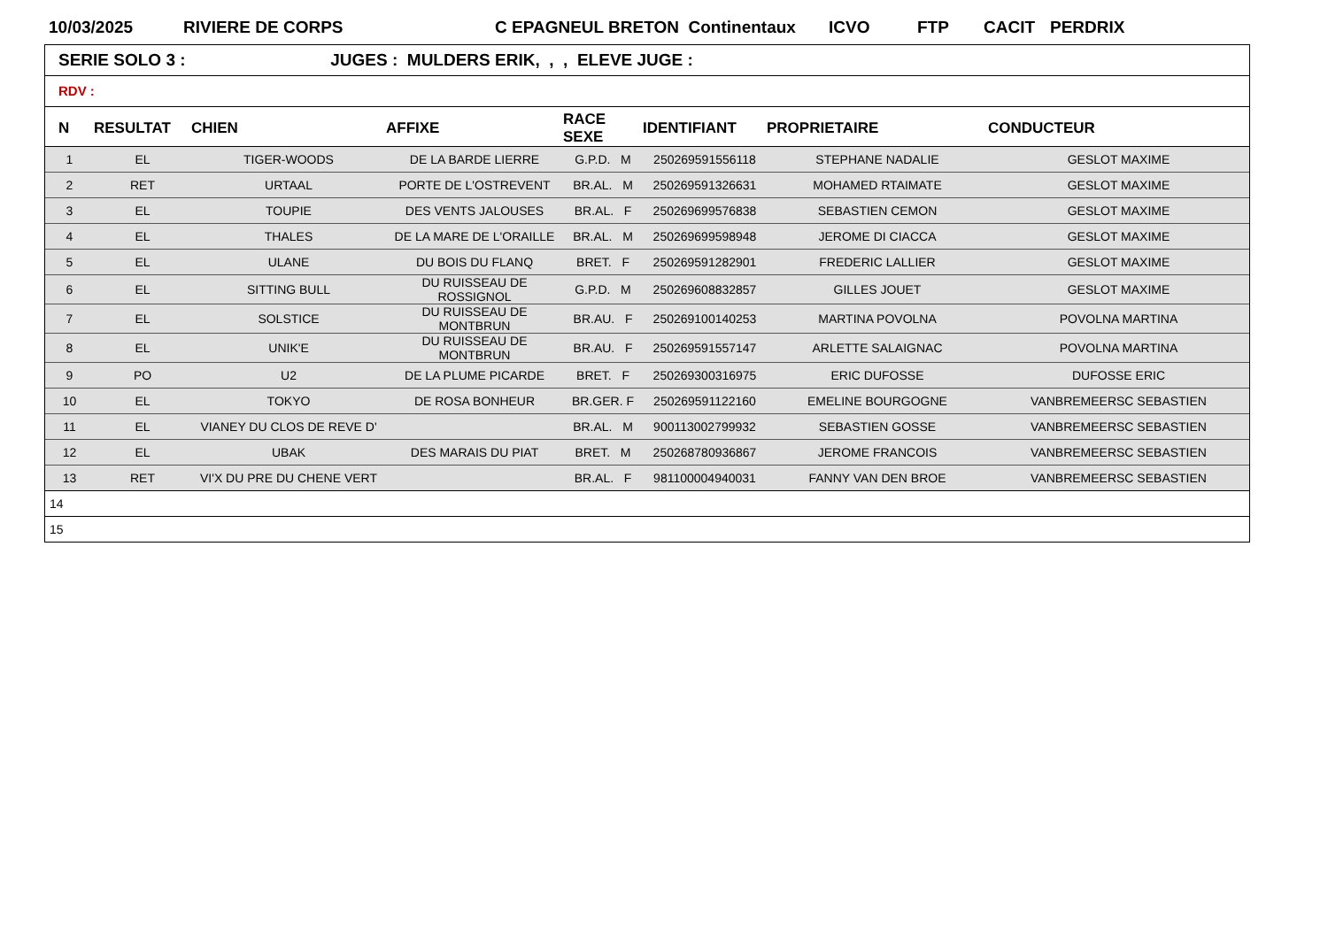10/03/2025 RIVIERE DE CORPS C EPAGNEUL BRETON Continentaux ICVO FTP CACIT PERDRIX
SERIE SOLO 3 : JUGES : MULDERS ERIK, , , ELEVE JUGE :
RDV :
| N | RESULTAT | CHIEN | AFFIXE | RACE SEXE | IDENTIFIANT | PROPRIETAIRE | CONDUCTEUR |
| --- | --- | --- | --- | --- | --- | --- | --- |
| 1 | EL | TIGER-WOODS | DE LA BARDE LIERRE | G.P.D. M | 250269591556118 | STEPHANE NADALIE | GESLOT MAXIME |
| 2 | RET | URTAAL | PORTE DE L'OSTREVENT | BR.AL. M | 250269591326631 | MOHAMED RTAIMATE | GESLOT MAXIME |
| 3 | EL | TOUPIE | DES VENTS JALOUSES | BR.AL. F | 250269699576838 | SEBASTIEN CEMON | GESLOT MAXIME |
| 4 | EL | THALES | DE LA MARE DE L'ORAILLE | BR.AL. M | 250269699598948 | JEROME DI CIACCA | GESLOT MAXIME |
| 5 | EL | ULANE | DU BOIS DU FLANQ | BRET. F | 250269591282901 | FREDERIC LALLIER | GESLOT MAXIME |
| 6 | EL | SITTING BULL | DU RUISSEAU DE ROSSIGNOL | G.P.D. M | 250269608832857 | GILLES JOUET | GESLOT MAXIME |
| 7 | EL | SOLSTICE | DU RUISSEAU DE MONTBRUN | BR.AU. F | 250269100140253 | MARTINA POVOLNA | POVOLNA MARTINA |
| 8 | EL | UNIK'E | DU RUISSEAU DE MONTBRUN | BR.AU. F | 250269591557147 | ARLETTE SALAIGNAC | POVOLNA MARTINA |
| 9 | PO | U2 | DE LA PLUME PICARDE | BRET. F | 250269300316975 | ERIC DUFOSSE | DUFOSSE ERIC |
| 10 | EL | TOKYO | DE ROSA BONHEUR | BR.GER. F | 250269591122160 | EMELINE BOURGOGNE | VANBREMEERSC SEBASTIEN |
| 11 | EL | VIANEY DU CLOS DE REVE D' | | BR.AL. M | 900113002799932 | SEBASTIEN GOSSE | VANBREMEERSC SEBASTIEN |
| 12 | EL | UBAK | DES MARAIS DU PIAT | BRET. M | 250268780936867 | JEROME FRANCOIS | VANBREMEERSC SEBASTIEN |
| 13 | RET | VI'X DU PRE DU CHENE VERT | | BR.AL. F | 981100004940031 | FANNY VAN DEN BROE | VANBREMEERSC SEBASTIEN |
| 14 | | | | | | | |
| 15 | | | | | | | |